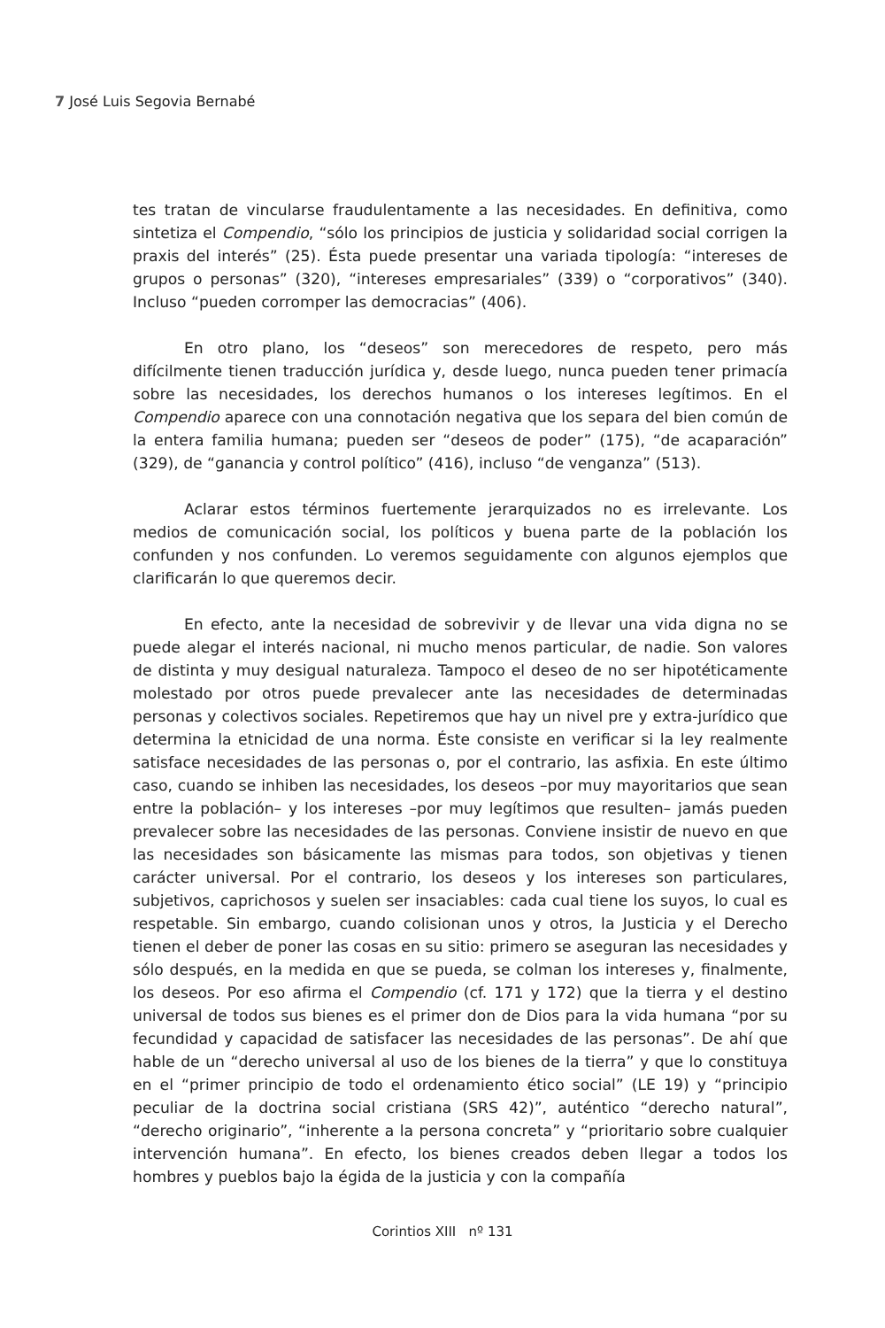7 José Luis Segovia Bernabé
tes tratan de vincularse fraudulentamente a las necesidades. En definitiva, como sintetiza el Compendio, “sólo los principios de justicia y solidaridad social corrigen la praxis del interés” (25). Ésta puede presentar una variada tipología: “intereses de grupos o personas” (320), “intereses empresariales” (339) o “corporativos” (340). Incluso “pueden corromper las democracias” (406).
En otro plano, los “deseos” son merecedores de respeto, pero más difícilmente tienen traducción jurídica y, desde luego, nunca pueden tener primacía sobre las necesidades, los derechos humanos o los intereses legítimos. En el Compendio aparece con una connotación negativa que los separa del bien común de la entera familia humana; pueden ser “deseos de poder” (175), “de acaparación” (329), de “ganancia y control político” (416), incluso “de venganza” (513).
Aclarar estos términos fuertemente jerarquizados no es irrelevante. Los medios de comunicación social, los políticos y buena parte de la población los confunden y nos confunden. Lo veremos seguidamente con algunos ejemplos que clarificarán lo que queremos decir.
En efecto, ante la necesidad de sobrevivir y de llevar una vida digna no se puede alegar el interés nacional, ni mucho menos particular, de nadie. Son valores de distinta y muy desigual naturaleza. Tampoco el deseo de no ser hipotéticamente molestado por otros puede prevalecer ante las necesidades de determinadas personas y colectivos sociales. Repetiremos que hay un nivel pre y extra-jurídico que determina la etnicidad de una norma. Éste consiste en verificar si la ley realmente satisface necesidades de las personas o, por el contrario, las asfixia. En este último caso, cuando se inhiben las necesidades, los deseos –por muy mayoritarios que sean entre la población– y los intereses –por muy legítimos que resulten– jamás pueden prevalecer sobre las necesidades de las personas. Conviene insistir de nuevo en que las necesidades son básicamente las mismas para todos, son objetivas y tienen carácter universal. Por el contrario, los deseos y los intereses son particulares, subjetivos, caprichosos y suelen ser insaciables: cada cual tiene los suyos, lo cual es respetable. Sin embargo, cuando colisionan unos y otros, la Justicia y el Derecho tienen el deber de poner las cosas en su sitio: primero se aseguran las necesidades y sólo después, en la medida en que se pueda, se colman los intereses y, finalmente, los deseos. Por eso afirma el Compendio (cf. 171 y 172) que la tierra y el destino universal de todos sus bienes es el primer don de Dios para la vida humana “por su fecundidad y capacidad de satisfacer las necesidades de las personas”. De ahí que hable de un “derecho universal al uso de los bienes de la tierra” y que lo constituya en el “primer principio de todo el ordenamiento ético social” (LE 19) y “principio peculiar de la doctrina social cristiana (SRS 42)”, auténtico “derecho natural”, “derecho originario”, “inherente a la persona concreta” y “prioritario sobre cualquier intervención humana”. En efecto, los bienes creados deben llegar a todos los hombres y pueblos bajo la égida de la justicia y con la compañía
Corintios XIII nº 131